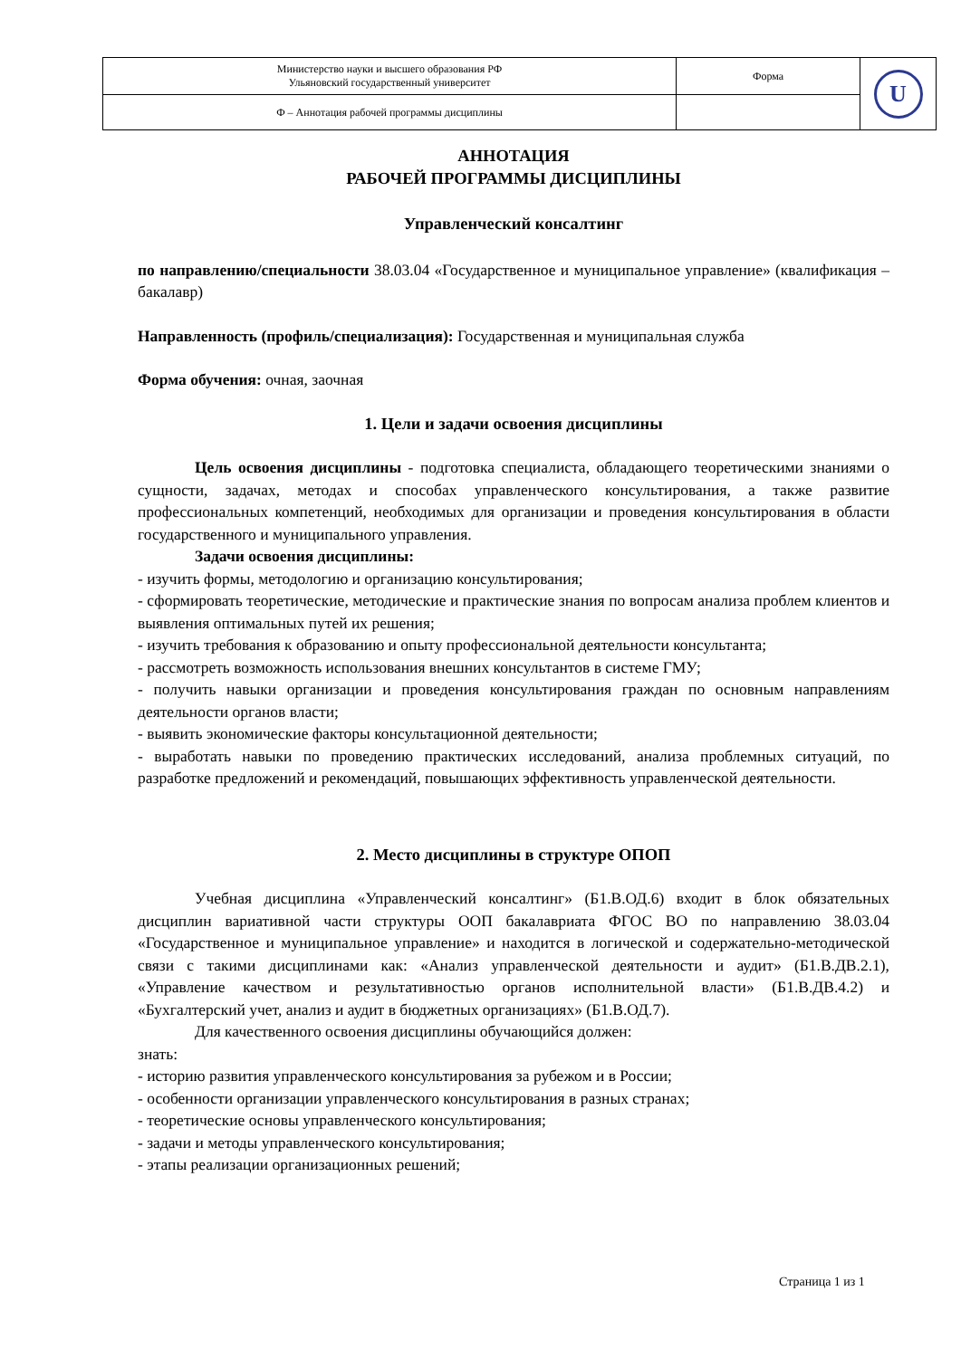| Министерство науки и высшего образования РФ Ульяновский государственный университет | Форма | U |
| Ф – Аннотация рабочей программы дисциплины | | |
АННОТАЦИЯ
РАБОЧЕЙ ПРОГРАММЫ ДИСЦИПЛИНЫ
Управленческий консалтинг
по направлению/специальности 38.03.04 «Государственное и муниципальное управление» (квалификация – бакалавр)
Направленность (профиль/специализация): Государственная и муниципальная служба
Форма обучения: очная, заочная
1. Цели и задачи освоения дисциплины
Цель освоения дисциплины - подготовка специалиста, обладающего теоретическими знаниями о сущности, задачах, методах и способах управленческого консультирования, а также развитие профессиональных компетенций, необходимых для организации и проведения консультирования в области государственного и муниципального управления.
Задачи освоения дисциплины:
- изучить формы, методологию и организацию консультирования;
- сформировать теоретические, методические и практические знания по вопросам анализа проблем клиентов и выявления оптимальных путей их решения;
- изучить требования к образованию и опыту профессиональной деятельности консультанта;
- рассмотреть возможность использования внешних консультантов в системе ГМУ;
- получить навыки организации и проведения консультирования граждан по основным направлениям деятельности органов власти;
- выявить экономические факторы консультационной деятельности;
- выработать навыки по проведению практических исследований, анализа проблемных ситуаций, по разработке предложений и рекомендаций, повышающих эффективность управленческой деятельности.
2. Место дисциплины в структуре ОПОП
Учебная дисциплина «Управленческий консалтинг» (Б1.В.ОД.6) входит в блок обязательных дисциплин вариативной части структуры ООП бакалавриата ФГОС ВО по направлению 38.03.04 «Государственное и муниципальное управление» и находится в логической и содержательно-методической связи с такими дисциплинами как: «Анализ управленческой деятельности и аудит» (Б1.В.ДВ.2.1), «Управление качеством и результативностью органов исполнительной власти» (Б1.В.ДВ.4.2) и «Бухгалтерский учет, анализ и аудит в бюджетных организациях» (Б1.В.ОД.7).
Для качественного освоения дисциплины обучающийся должен:
знать:
- историю развития управленческого консультирования за рубежом и в России;
- особенности организации управленческого консультирования в разных странах;
- теоретические основы управленческого консультирования;
- задачи и методы управленческого консультирования;
- этапы реализации организационных решений;
Страница 1 из 1